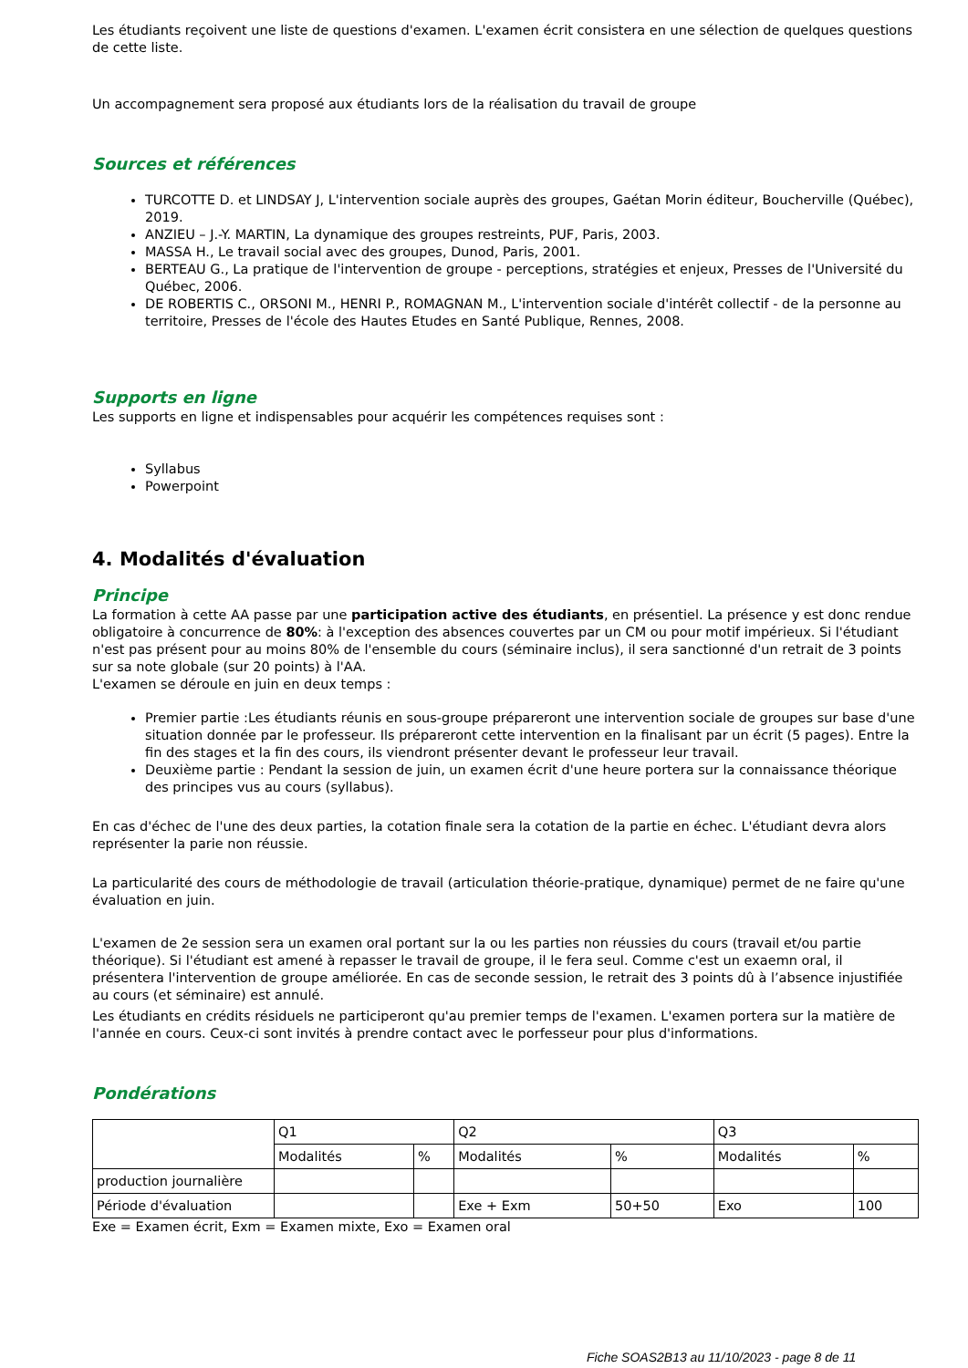Les étudiants reçoivent une liste de questions d'examen. L'examen écrit consistera en une sélection de quelques questions de cette liste.
Un accompagnement sera proposé aux étudiants lors de la réalisation du travail de groupe
Sources et références
TURCOTTE D. et LINDSAY J, L'intervention sociale auprès des groupes, Gaétan Morin éditeur, Boucherville (Québec), 2019.
ANZIEU – J.-Y. MARTIN, La dynamique des groupes restreints, PUF, Paris, 2003.
MASSA H., Le travail social avec des groupes, Dunod, Paris, 2001.
BERTEAU G., La pratique de l'intervention de groupe - perceptions, stratégies et enjeux, Presses de l'Université du Québec, 2006.
DE ROBERTIS C., ORSONI M., HENRI P., ROMAGNAN M., L'intervention sociale d'intérêt collectif - de la personne au territoire, Presses de l'école des Hautes Etudes en Santé Publique, Rennes, 2008.
Supports en ligne
Les supports en ligne et indispensables pour acquérir les compétences requises sont :
Syllabus
Powerpoint
4. Modalités d'évaluation
Principe
La formation à cette AA passe par une participation active des étudiants, en présentiel. La présence y est donc rendue obligatoire à concurrence de 80%: à l'exception des absences couvertes par un CM ou pour motif impérieux. Si l'étudiant n'est pas présent pour au moins 80% de l'ensemble du cours (séminaire inclus), il sera sanctionné d'un retrait de 3 points sur sa note globale (sur 20 points) à l'AA.
L'examen se déroule en juin en deux temps :
Premier partie :Les étudiants réunis en sous-groupe prépareront une intervention sociale de groupes sur base d'une situation donnée par le professeur. Ils prépareront cette intervention en la finalisant par un écrit (5 pages). Entre la fin des stages et la fin des cours, ils viendront présenter devant le professeur leur travail.
Deuxième partie : Pendant la session de juin, un examen écrit d'une heure portera sur la connaissance théorique des principes vus au cours (syllabus).
En cas d'échec de l'une des deux parties, la cotation finale sera la cotation de la partie en échec. L'étudiant devra alors représenter la parie non réussie.
La particularité des cours de méthodologie de travail (articulation théorie-pratique, dynamique) permet de ne faire qu'une évaluation en juin.
L'examen de 2e session sera un examen oral portant sur la ou les parties non réussies du cours (travail et/ou partie théorique). Si l'étudiant est amené à repasser le travail de groupe, il le fera seul. Comme c'est un exaemn oral, il présentera l'intervention de groupe améliorée. En cas de seconde session, le retrait des 3 points dû à l’absence injustifiée au cours (et séminaire) est annulé.
Les étudiants en crédits résiduels ne participeront qu'au premier temps de l'examen. L'examen portera sur la matière de l'année en cours. Ceux-ci sont invités à prendre contact avec le porfesseur pour plus d'informations.
Pondérations
| | Q1 | | Q2 | | Q3 | |
| | Modalités | % | Modalités | % | Modalités | % |
| production journalière | | | | | | |
| Période d'évaluation | | | Exe + Exm | 50+50 | Exo | 100 |
Exe = Examen écrit, Exm = Examen mixte, Exo = Examen oral
Fiche SOAS2B13 au 11/10/2023 - page 8 de 11